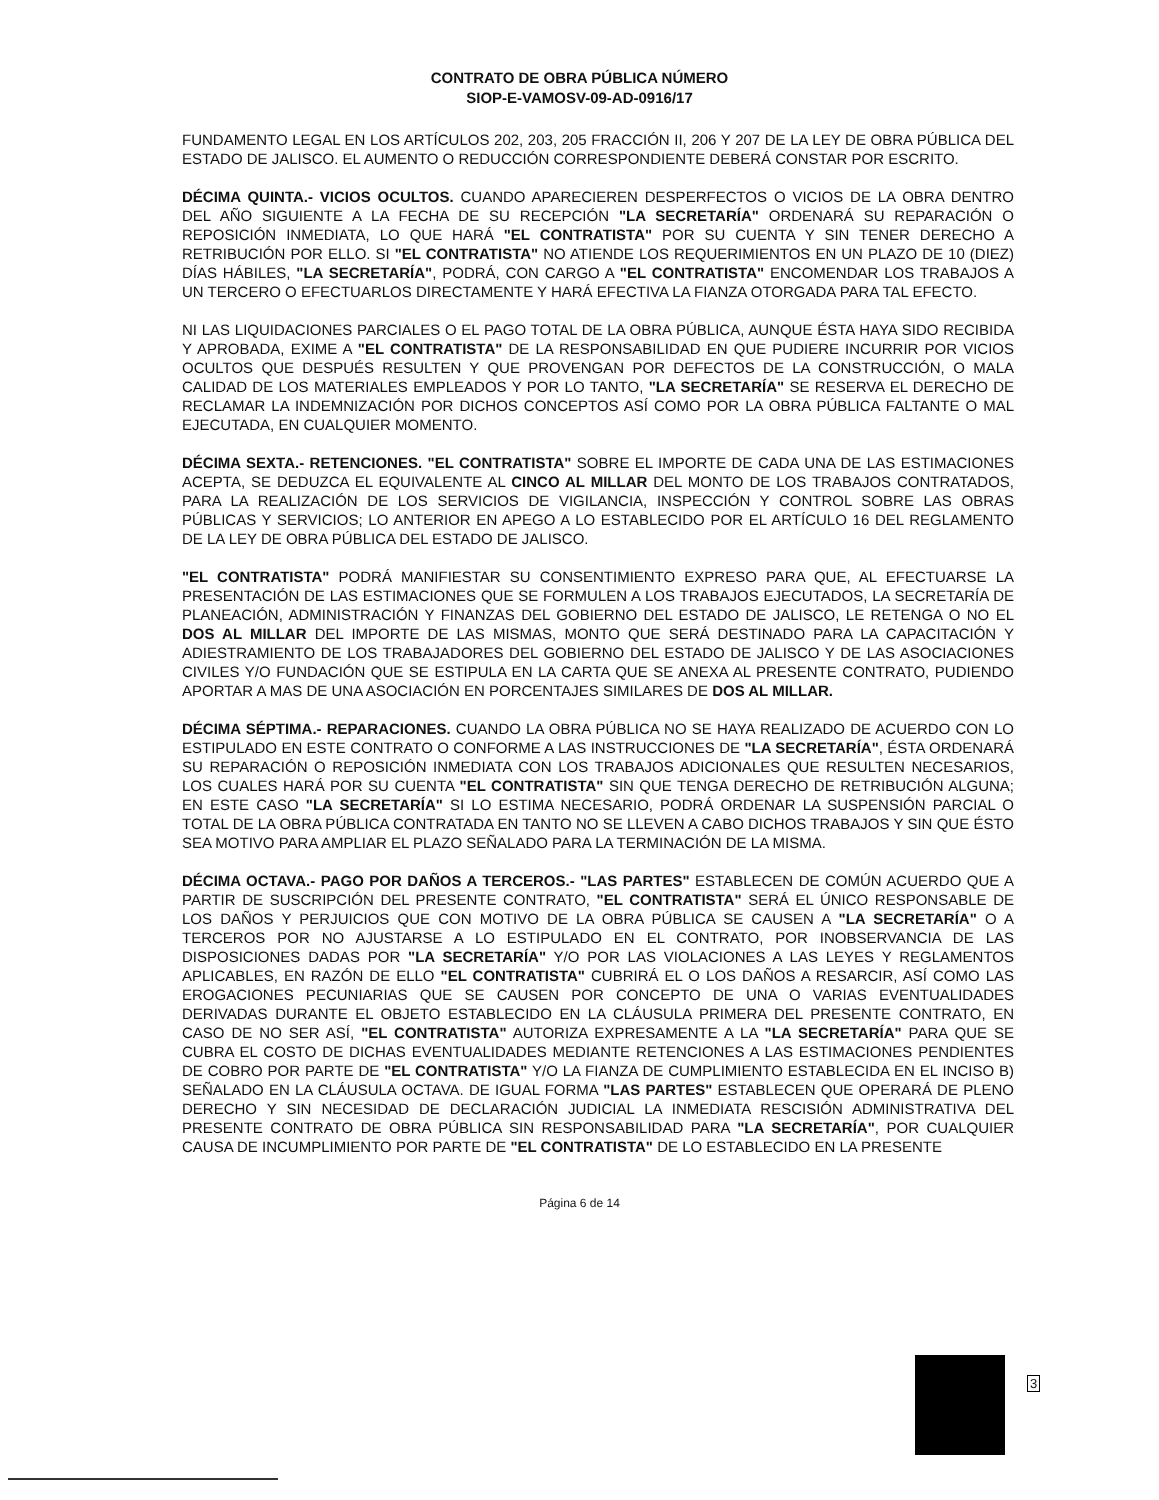CONTRATO DE OBRA PÚBLICA NÚMERO
SIOP-E-VAMOSV-09-AD-0916/17
FUNDAMENTO LEGAL EN LOS ARTÍCULOS 202, 203, 205 FRACCIÓN II, 206 Y 207 DE LA LEY DE OBRA PÚBLICA DEL ESTADO DE JALISCO. EL AUMENTO O REDUCCIÓN CORRESPONDIENTE DEBERÁ CONSTAR POR ESCRITO.
DÉCIMA QUINTA.- VICIOS OCULTOS. CUANDO APARECIEREN DESPERFECTOS O VICIOS DE LA OBRA DENTRO DEL AÑO SIGUIENTE A LA FECHA DE SU RECEPCIÓN "LA SECRETARÍA" ORDENARÁ SU REPARACIÓN O REPOSICIÓN INMEDIATA, LO QUE HARÁ "EL CONTRATISTA" POR SU CUENTA Y SIN TENER DERECHO A RETRIBUCIÓN POR ELLO. SI "EL CONTRATISTA" NO ATIENDE LOS REQUERIMIENTOS EN UN PLAZO DE 10 (DIEZ) DÍAS HÁBILES, "LA SECRETARÍA", PODRÁ, CON CARGO A "EL CONTRATISTA" ENCOMENDAR LOS TRABAJOS A UN TERCERO O EFECTUARLOS DIRECTAMENTE Y HARÁ EFECTIVA LA FIANZA OTORGADA PARA TAL EFECTO.
NI LAS LIQUIDACIONES PARCIALES O EL PAGO TOTAL DE LA OBRA PÚBLICA, AUNQUE ÉSTA HAYA SIDO RECIBIDA Y APROBADA, EXIME A "EL CONTRATISTA" DE LA RESPONSABILIDAD EN QUE PUDIERE INCURRIR POR VICIOS OCULTOS QUE DESPUÉS RESULTEN Y QUE PROVENGAN POR DEFECTOS DE LA CONSTRUCCIÓN, O MALA CALIDAD DE LOS MATERIALES EMPLEADOS Y POR LO TANTO, "LA SECRETARÍA" SE RESERVA EL DERECHO DE RECLAMAR LA INDEMNIZACIÓN POR DICHOS CONCEPTOS ASÍ COMO POR LA OBRA PÚBLICA FALTANTE O MAL EJECUTADA, EN CUALQUIER MOMENTO.
DÉCIMA SEXTA.- RETENCIONES. "EL CONTRATISTA" SOBRE EL IMPORTE DE CADA UNA DE LAS ESTIMACIONES ACEPTA, SE DEDUZCA EL EQUIVALENTE AL CINCO AL MILLAR DEL MONTO DE LOS TRABAJOS CONTRATADOS, PARA LA REALIZACIÓN DE LOS SERVICIOS DE VIGILANCIA, INSPECCIÓN Y CONTROL SOBRE LAS OBRAS PÚBLICAS Y SERVICIOS; LO ANTERIOR EN APEGO A LO ESTABLECIDO POR EL ARTÍCULO 16 DEL REGLAMENTO DE LA LEY DE OBRA PÚBLICA DEL ESTADO DE JALISCO.
"EL CONTRATISTA" PODRÁ MANIFIESTAR SU CONSENTIMIENTO EXPRESO PARA QUE, AL EFECTUARSE LA PRESENTACIÓN DE LAS ESTIMACIONES QUE SE FORMULEN A LOS TRABAJOS EJECUTADOS, LA SECRETARÍA DE PLANEACIÓN, ADMINISTRACIÓN Y FINANZAS DEL GOBIERNO DEL ESTADO DE JALISCO, LE RETENGA O NO EL DOS AL MILLAR DEL IMPORTE DE LAS MISMAS, MONTO QUE SERÁ DESTINADO PARA LA CAPACITACIÓN Y ADIESTRAMIENTO DE LOS TRABAJADORES DEL GOBIERNO DEL ESTADO DE JALISCO Y DE LAS ASOCIACIONES CIVILES Y/O FUNDACIÓN QUE SE ESTIPULA EN LA CARTA QUE SE ANEXA AL PRESENTE CONTRATO, PUDIENDO APORTAR A MAS DE UNA ASOCIACIÓN EN PORCENTAJES SIMILARES DE DOS AL MILLAR.
DÉCIMA SÉPTIMA.- REPARACIONES. CUANDO LA OBRA PÚBLICA NO SE HAYA REALIZADO DE ACUERDO CON LO ESTIPULADO EN ESTE CONTRATO O CONFORME A LAS INSTRUCCIONES DE "LA SECRETARÍA", ÉSTA ORDENARÁ SU REPARACIÓN O REPOSICIÓN INMEDIATA CON LOS TRABAJOS ADICIONALES QUE RESULTEN NECESARIOS, LOS CUALES HARÁ POR SU CUENTA "EL CONTRATISTA" SIN QUE TENGA DERECHO DE RETRIBUCIÓN ALGUNA; EN ESTE CASO "LA SECRETARÍA" SI LO ESTIMA NECESARIO, PODRÁ ORDENAR LA SUSPENSIÓN PARCIAL O TOTAL DE LA OBRA PÚBLICA CONTRATADA EN TANTO NO SE LLEVEN A CABO DICHOS TRABAJOS Y SIN QUE ÉSTO SEA MOTIVO PARA AMPLIAR EL PLAZO SEÑALADO PARA LA TERMINACIÓN DE LA MISMA.
DÉCIMA OCTAVA.- PAGO POR DAÑOS A TERCEROS.- "LAS PARTES" ESTABLECEN DE COMÚN ACUERDO QUE A PARTIR DE SUSCRIPCIÓN DEL PRESENTE CONTRATO, "EL CONTRATISTA" SERÁ EL ÚNICO RESPONSABLE DE LOS DAÑOS Y PERJUICIOS QUE CON MOTIVO DE LA OBRA PÚBLICA SE CAUSEN A "LA SECRETARÍA" O A TERCEROS POR NO AJUSTARSE A LO ESTIPULADO EN EL CONTRATO, POR INOBSERVANCIA DE LAS DISPOSICIONES DADAS POR "LA SECRETARÍA" Y/O POR LAS VIOLACIONES A LAS LEYES Y REGLAMENTOS APLICABLES, EN RAZÓN DE ELLO "EL CONTRATISTA" CUBRIRÁ EL O LOS DAÑOS A RESARCIR, ASÍ COMO LAS EROGACIONES PECUNIARIAS QUE SE CAUSEN POR CONCEPTO DE UNA O VARIAS EVENTUALIDADES DERIVADAS DURANTE EL OBJETO ESTABLECIDO EN LA CLÁUSULA PRIMERA DEL PRESENTE CONTRATO, EN CASO DE NO SER ASÍ, "EL CONTRATISTA" AUTORIZA EXPRESAMENTE A LA "LA SECRETARÍA" PARA QUE SE CUBRA EL COSTO DE DICHAS EVENTUALIDADES MEDIANTE RETENCIONES A LAS ESTIMACIONES PENDIENTES DE COBRO POR PARTE DE "EL CONTRATISTA" Y/O LA FIANZA DE CUMPLIMIENTO ESTABLECIDA EN EL INCISO B) SEÑALADO EN LA CLÁUSULA OCTAVA. DE IGUAL FORMA "LAS PARTES" ESTABLECEN QUE OPERARÁ DE PLENO DERECHO Y SIN NECESIDAD DE DECLARACIÓN JUDICIAL LA INMEDIATA RESCISIÓN ADMINISTRATIVA DEL PRESENTE CONTRATO DE OBRA PÚBLICA SIN RESPONSABILIDAD PARA "LA SECRETARÍA", POR CUALQUIER CAUSA DE INCUMPLIMIENTO POR PARTE DE "EL CONTRATISTA" DE LO ESTABLECIDO EN LA PRESENTE
Página 6 de 14
3